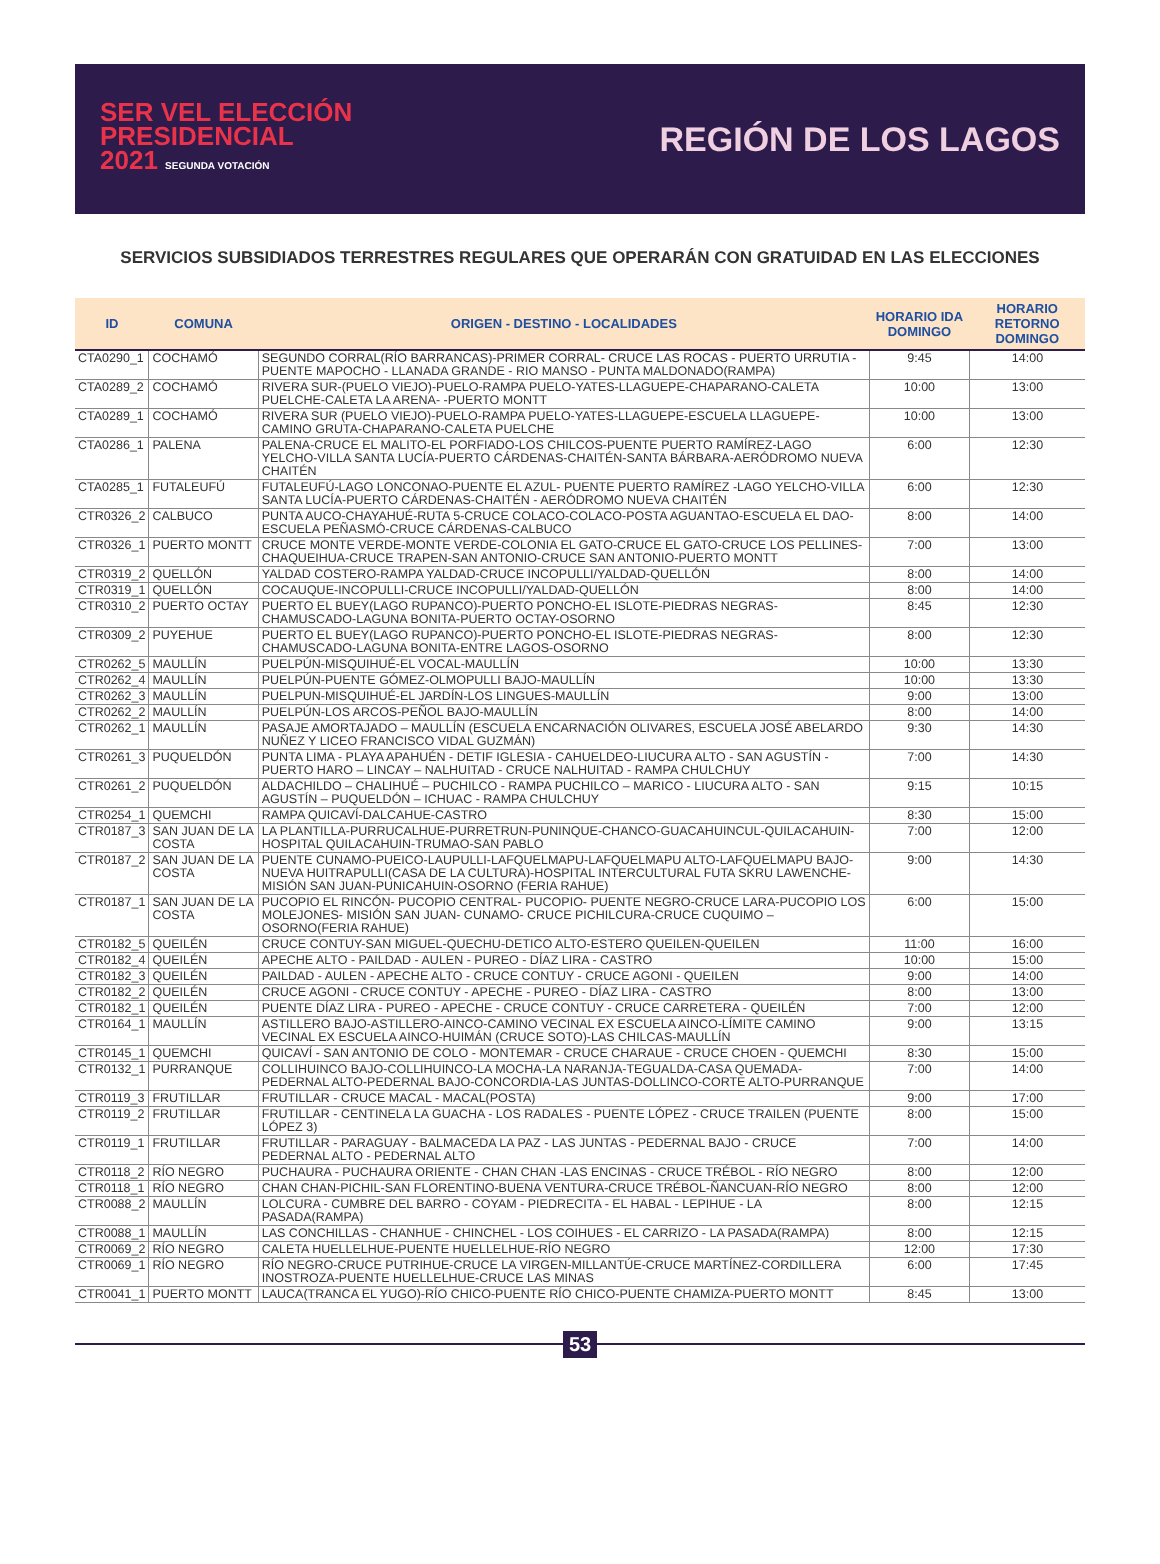SER VEL ELECCIÓN
PRESIDENCIAL
2021 SEGUNDA VOTACIÓN
REGIÓN DE LOS LAGOS
SERVICIOS SUBSIDIADOS TERRESTRES REGULARES QUE OPERARÁN CON GRATUIDAD EN LAS ELECCIONES
| ID | COMUNA | ORIGEN - DESTINO - LOCALIDADES | HORARIO IDA DOMINGO | HORARIO RETORNO DOMINGO |
| --- | --- | --- | --- | --- |
| CTA0290_1 | COCHAMÓ | SEGUNDO CORRAL(RÍO BARRANCAS)-PRIMER CORRAL- CRUCE LAS ROCAS - PUERTO URRUTIA - PUENTE MAPOCHO - LLANADA GRANDE - RIO MANSO - PUNTA MALDONADO(RAMPA) | 9:45 | 14:00 |
| CTA0289_2 | COCHAMÓ | RIVERA SUR-(PUELO VIEJO)-PUELO-RAMPA PUELO-YATES-LLAGUEPE-CHAPARANO-CALETA PUELCHE-CALETA LA ARENA- -PUERTO MONTT | 10:00 | 13:00 |
| CTA0289_1 | COCHAMÓ | RIVERA SUR (PUELO VIEJO)-PUELO-RAMPA PUELO-YATES-LLAGUEPE-ESCUELA LLAGUEPE-CAMINO GRUTA-CHAPARANO-CALETA PUELCHE | 10:00 | 13:00 |
| CTA0286_1 | PALENA | PALENA-CRUCE EL MALITO-EL PORFIADO-LOS CHILCOS-PUENTE PUERTO RAMÍREZ-LAGO YELCHO-VILLA SANTA LUCÍA-PUERTO CÁRDENAS-CHAITÉN-SANTA BÁRBARA-AERÓDROMO NUEVA CHAITÉN | 6:00 | 12:30 |
| CTA0285_1 | FUTALEUFÚ | FUTALEUFÚ-LAGO LONCONAO-PUENTE EL AZUL- PUENTE PUERTO RAMÍREZ -LAGO YELCHO-VILLA SANTA LUCÍA-PUERTO CÁRDENAS-CHAITÉN - AERÓDROMO NUEVA CHAITÉN | 6:00 | 12:30 |
| CTR0326_2 | CALBUCO | PUNTA AUCO-CHAYAHUÉ-RUTA 5-CRUCE COLACO-COLACO-POSTA AGUANTAO-ESCUELA EL DAO-ESCUELA PEÑASMÓ-CRUCE CÁRDENAS-CALBUCO | 8:00 | 14:00 |
| CTR0326_1 | PUERTO MONTT | CRUCE MONTE VERDE-MONTE VERDE-COLONIA EL GATO-CRUCE EL GATO-CRUCE LOS PELLINES-CHAQUEIHUA-CRUCE TRAPEN-SAN ANTONIO-CRUCE SAN ANTONIO-PUERTO MONTT | 7:00 | 13:00 |
| CTR0319_2 | QUELLÓN | YALDAD COSTERO-RAMPA YALDAD-CRUCE INCOPULLI/YALDAD-QUELLÓN | 8:00 | 14:00 |
| CTR0319_1 | QUELLÓN | COCAUQUE-INCOPULLI-CRUCE INCOPULLI/YALDAD-QUELLÓN | 8:00 | 14:00 |
| CTR0310_2 | PUERTO OCTAY | PUERTO EL BUEY(LAGO RUPANCO)-PUERTO PONCHO-EL ISLOTE-PIEDRAS NEGRAS-CHAMUSCADO-LAGUNA BONITA-PUERTO OCTAY-OSORNO | 8:45 | 12:30 |
| CTR0309_2 | PUYEHUE | PUERTO EL BUEY(LAGO RUPANCO)-PUERTO PONCHO-EL ISLOTE-PIEDRAS NEGRAS-CHAMUSCADO-LAGUNA BONITA-ENTRE LAGOS-OSORNO | 8:00 | 12:30 |
| CTR0262_5 | MAULLÍN | PUELPÚN-MISQUIHUÉ-EL VOCAL-MAULLÍN | 10:00 | 13:30 |
| CTR0262_4 | MAULLÍN | PUELPÚN-PUENTE GÓMEZ-OLMOPULLI BAJO-MAULLÍN | 10:00 | 13:30 |
| CTR0262_3 | MAULLÍN | PUELPUN-MISQUIHUÉ-EL JARDÍN-LOS LINGUES-MAULLÍN | 9:00 | 13:00 |
| CTR0262_2 | MAULLÍN | PUELPÚN-LOS ARCOS-PEÑOL BAJO-MAULLÍN | 8:00 | 14:00 |
| CTR0262_1 | MAULLÍN | PASAJE AMORTAJADO – MAULLÍN (ESCUELA ENCARNACIÓN OLIVARES, ESCUELA JOSÉ ABELARDO NUÑEZ Y LICEO FRANCISCO VIDAL GUZMÁN) | 9:30 | 14:30 |
| CTR0261_3 | PUQUELDÓN | PUNTA LIMA - PLAYA APAHUÉN - DETIF IGLESIA - CAHUELDEO-LIUCURA ALTO - SAN AGUSTÍN - PUERTO HARO – LINCAY – NALHUITAD - CRUCE NALHUITAD - RAMPA CHULCHUY | 7:00 | 14:30 |
| CTR0261_2 | PUQUELDÓN | ALDACHILDO – CHALIHUÉ – PUCHILCO - RAMPA PUCHILCO – MARICO - LIUCURA ALTO - SAN AGUSTÍN – PUQUELDÓN – ICHUAC - RAMPA CHULCHUY | 9:15 | 10:15 |
| CTR0254_1 | QUEMCHI | RAMPA QUICAVÍ-DALCAHUE-CASTRO | 8:30 | 15:00 |
| CTR0187_3 | SAN JUAN DE LA COSTA | LA PLANTILLA-PURRUCALHUE-PURRETRUN-PUNINQUE-CHANCO-GUACAHUINCUL-QUILACAHUIN-HOSPITAL QUILACAHUIN-TRUMAO-SAN PABLO | 7:00 | 12:00 |
| CTR0187_2 | SAN JUAN DE LA COSTA | PUENTE CUNAMO-PUEICO-LAUPULLI-LAFQUELMAPU-LAFQUELMAPU ALTO-LAFQUELMAPU BAJO-NUEVA HUITRAPULLI(CASA DE LA CULTURA)-HOSPITAL INTERCULTURAL FUTA SKRU LAWENCHE-MISIÓN SAN JUAN-PUNICAHUIN-OSORNO (FERIA RAHUE) | 9:00 | 14:30 |
| CTR0187_1 | SAN JUAN DE LA COSTA | PUCOPIO EL RINCÓN- PUCOPIO CENTRAL- PUCOPIO- PUENTE NEGRO-CRUCE LARA-PUCOPIO LOS MOLEJONES- MISIÓN SAN JUAN- CUNAMO- CRUCE PICHILCURA-CRUCE CUQUIMO – OSORNO(FERIA RAHUE) | 6:00 | 15:00 |
| CTR0182_5 | QUEILÉN | CRUCE CONTUY-SAN MIGUEL-QUECHU-DETICO ALTO-ESTERO QUEILEN-QUEILEN | 11:00 | 16:00 |
| CTR0182_4 | QUEILÉN | APECHE ALTO - PAILDAD - AULEN - PUREO - DÍAZ LIRA - CASTRO | 10:00 | 15:00 |
| CTR0182_3 | QUEILÉN | PAILDAD - AULEN - APECHE ALTO - CRUCE CONTUY - CRUCE AGONI - QUEILEN | 9:00 | 14:00 |
| CTR0182_2 | QUEILÉN | CRUCE AGONI - CRUCE CONTUY - APECHE - PUREO - DÍAZ LIRA - CASTRO | 8:00 | 13:00 |
| CTR0182_1 | QUEILÉN | PUENTE DÍAZ LIRA - PUREO - APECHE - CRUCE CONTUY - CRUCE CARRETERA - QUEILÉN | 7:00 | 12:00 |
| CTR0164_1 | MAULLÍN | ASTILLERO BAJO-ASTILLERO-AINCO-CAMINO VECINAL EX ESCUELA AINCO-LÍMITE CAMINO VECINAL EX ESCUELA AINCO-HUIMÁN (CRUCE SOTO)-LAS CHILCAS-MAULLÍN | 9:00 | 13:15 |
| CTR0145_1 | QUEMCHI | QUICAVÍ - SAN ANTONIO DE COLO - MONTEMAR - CRUCE CHARAUE - CRUCE CHOEN - QUEMCHI | 8:30 | 15:00 |
| CTR0132_1 | PURRANQUE | COLLIHUINCO BAJO-COLLIHUINCO-LA MOCHA-LA NARANJA-TEGUALDA-CASA QUEMADA-PEDERNAL ALTO-PEDERNAL BAJO-CONCORDIA-LAS JUNTAS-DOLLINCO-CORTE ALTO-PURRANQUE | 7:00 | 14:00 |
| CTR0119_3 | FRUTILLAR | FRUTILLAR - CRUCE MACAL - MACAL(POSTA) | 9:00 | 17:00 |
| CTR0119_2 | FRUTILLAR | FRUTILLAR - CENTINELA LA GUACHA - LOS RADALES - PUENTE LÓPEZ - CRUCE TRAILEN (PUENTE LÓPEZ 3) | 8:00 | 15:00 |
| CTR0119_1 | FRUTILLAR | FRUTILLAR - PARAGUAY - BALMACEDA LA PAZ - LAS JUNTAS - PEDERNAL BAJO - CRUCE PEDERNAL ALTO - PEDERNAL ALTO | 7:00 | 14:00 |
| CTR0118_2 | RÍO NEGRO | PUCHAURA - PUCHAURA ORIENTE - CHAN CHAN -LAS ENCINAS - CRUCE TRÉBOL - RÍO NEGRO | 8:00 | 12:00 |
| CTR0118_1 | RÍO NEGRO | CHAN CHAN-PICHIL-SAN FLORENTINO-BUENA VENTURA-CRUCE TRÉBOL-ÑANCUAN-RÍO NEGRO | 8:00 | 12:00 |
| CTR0088_2 | MAULLÍN | LOLCURA - CUMBRE DEL BARRO - COYAM - PIEDRECITA - EL HABAL - LEPIHUE - LA PASADA(RAMPA) | 8:00 | 12:15 |
| CTR0088_1 | MAULLÍN | LAS CONCHILLAS - CHANHUE - CHINCHEL - LOS COIHUES - EL CARRIZO - LA PASADA(RAMPA) | 8:00 | 12:15 |
| CTR0069_2 | RÍO NEGRO | CALETA HUELLELHUE-PUENTE HUELLELHUE-RÍO NEGRO | 12:00 | 17:30 |
| CTR0069_1 | RÍO NEGRO | RÍO NEGRO-CRUCE PUTRIHUE-CRUCE LA VIRGEN-MILLANTÚE-CRUCE MARTÍNEZ-CORDILLERA INOSTROZA-PUENTE HUELLELHUE-CRUCE LAS MINAS | 6:00 | 17:45 |
| CTR0041_1 | PUERTO MONTT | LAUCA(TRANCA EL YUGO)-RÍO CHICO-PUENTE RÍO CHICO-PUENTE CHAMIZA-PUERTO MONTT | 8:45 | 13:00 |
53